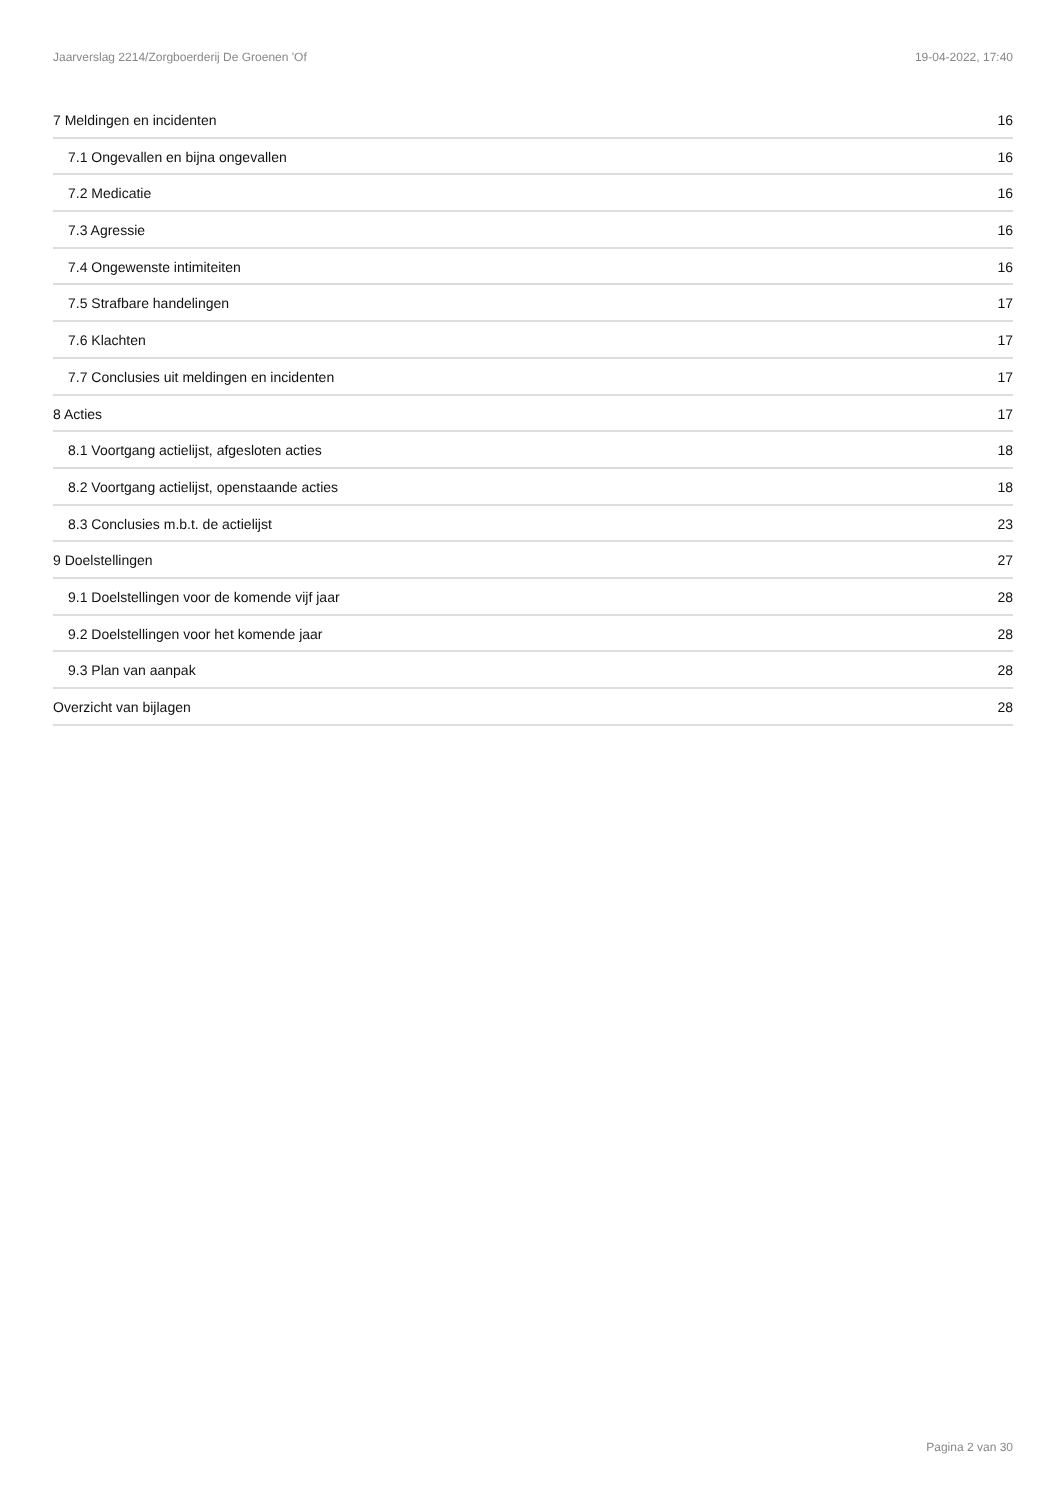Jaarverslag 2214/Zorgboerderij De Groenen 'Of 19-04-2022, 17:40
7 Meldingen en incidenten 16
7.1 Ongevallen en bijna ongevallen 16
7.2 Medicatie 16
7.3 Agressie 16
7.4 Ongewenste intimiteiten 16
7.5 Strafbare handelingen 17
7.6 Klachten 17
7.7 Conclusies uit meldingen en incidenten 17
8 Acties 17
8.1 Voortgang actielijst, afgesloten acties 18
8.2 Voortgang actielijst, openstaande acties 18
8.3 Conclusies m.b.t. de actielijst 23
9 Doelstellingen 27
9.1 Doelstellingen voor de komende vijf jaar 28
9.2 Doelstellingen voor het komende jaar 28
9.3 Plan van aanpak 28
Overzicht van bijlagen 28
Pagina 2 van 30